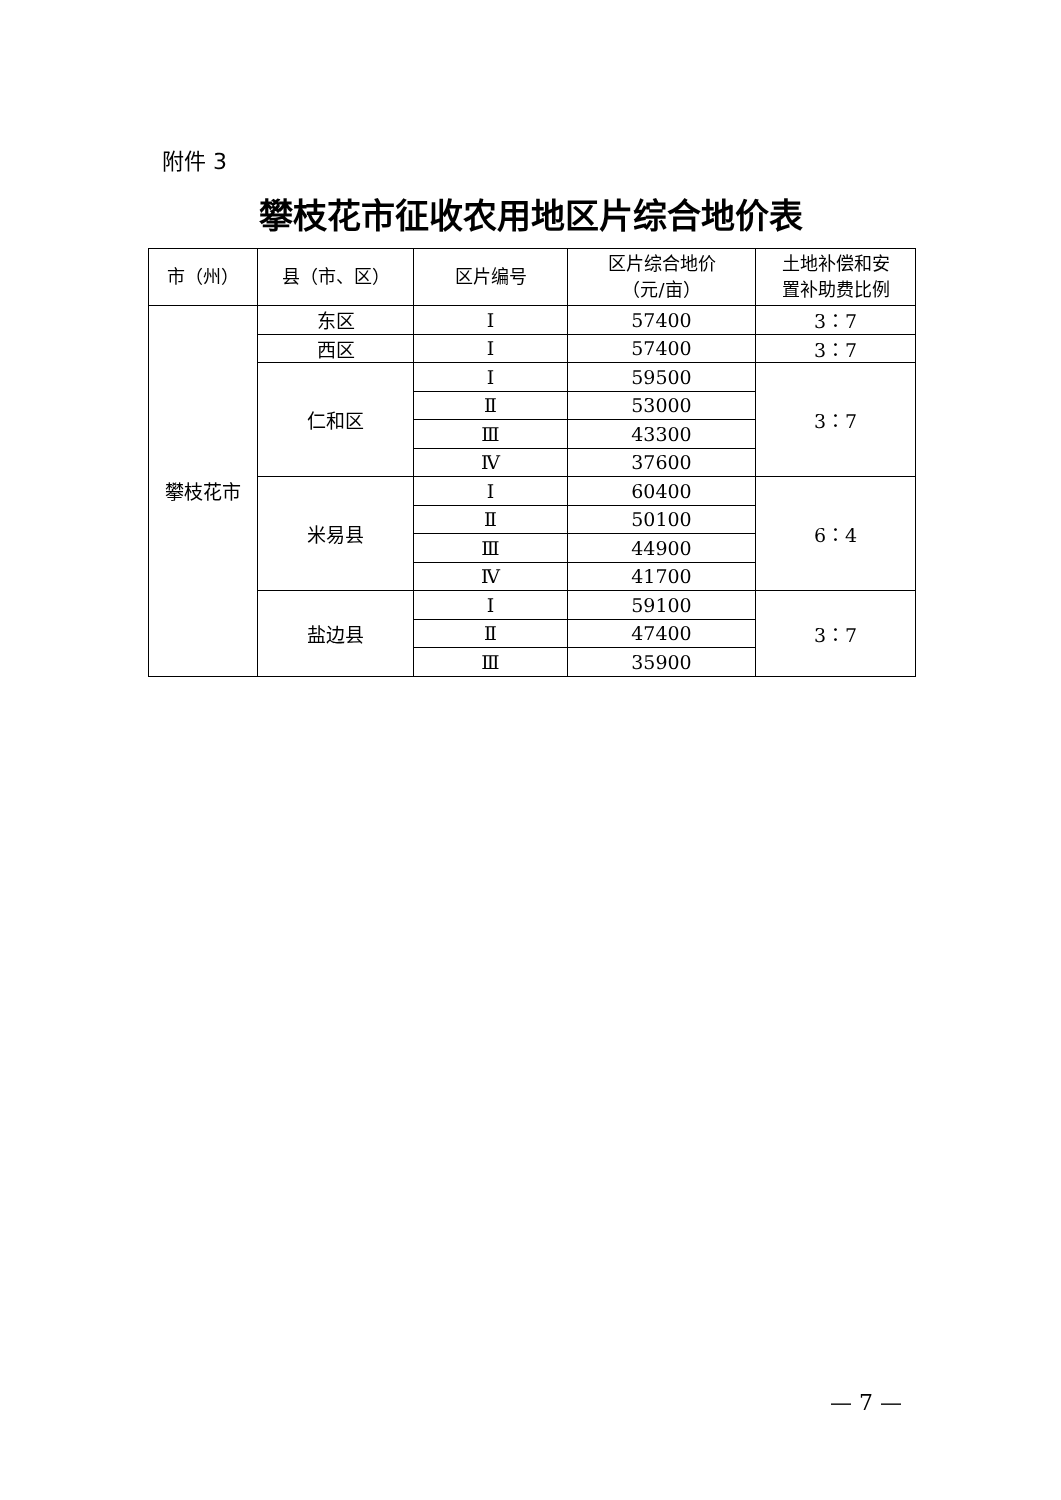附件 3
攀枝花市征收农用地区片综合地价表
| 市（州） | 县（市、区） | 区片编号 | 区片综合地价 （元/亩） | 土地补偿和安 置补助费比例 |
| --- | --- | --- | --- | --- |
| 攀枝花市 | 东区 | Ⅰ | 57400 | 3：7 |
| | 西区 | Ⅰ | 57400 | 3：7 |
| | 仁和区 | Ⅰ | 59500 | 3：7 |
| | | Ⅱ | 53000 | |
| | | Ⅲ | 43300 | |
| | | Ⅳ | 37600 | |
| | 米易县 | Ⅰ | 60400 | 6：4 |
| | | Ⅱ | 50100 | |
| | | Ⅲ | 44900 | |
| | | Ⅳ | 41700 | |
| | 盐边县 | Ⅰ | 59100 | 3：7 |
| | | Ⅱ | 47400 | |
| | | Ⅲ | 35900 | |
— 7 —